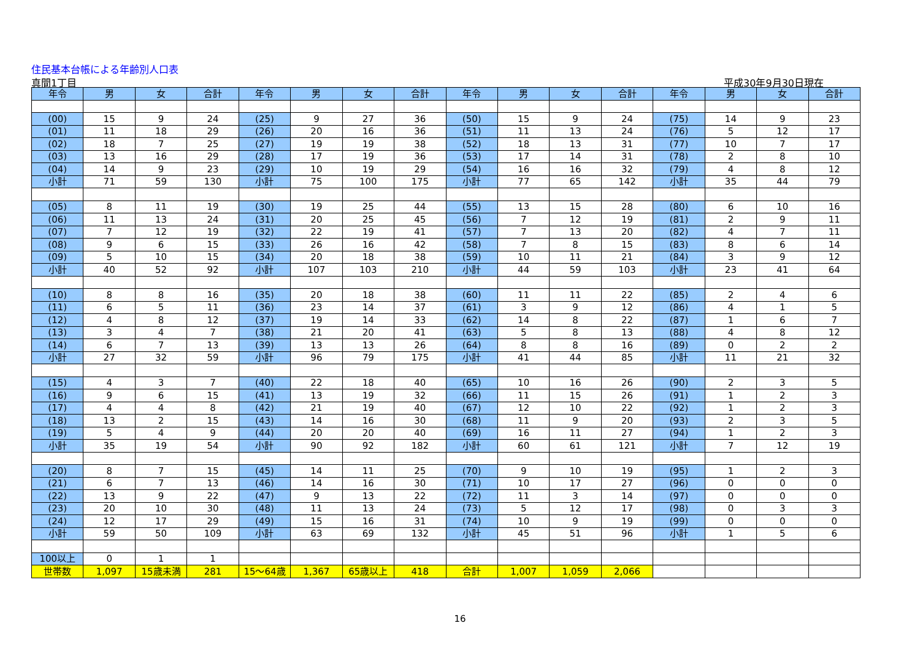住民基本台帳による年齢別人口表
真間1丁目 平成30年9月30日現在
| 年令 | 男 | 女 | 合計 | 年令 | 男 | 女 | 合計 | 年令 | 男 | 女 | 合計 | 年令 | 男 | 女 | 合計 |
| --- | --- | --- | --- | --- | --- | --- | --- | --- | --- | --- | --- | --- | --- | --- | --- |
| (00) | 15 | 9 | 24 | (25) | 9 | 27 | 36 | (50) | 15 | 9 | 24 | (75) | 14 | 9 | 23 |
| (01) | 11 | 18 | 29 | (26) | 20 | 16 | 36 | (51) | 11 | 13 | 24 | (76) | 5 | 12 | 17 |
| (02) | 18 | 7 | 25 | (27) | 19 | 19 | 38 | (52) | 18 | 13 | 31 | (77) | 10 | 7 | 17 |
| (03) | 13 | 16 | 29 | (28) | 17 | 19 | 36 | (53) | 17 | 14 | 31 | (78) | 2 | 8 | 10 |
| (04) | 14 | 9 | 23 | (29) | 10 | 19 | 29 | (54) | 16 | 16 | 32 | (79) | 4 | 8 | 12 |
| 小計 | 71 | 59 | 130 | 小計 | 75 | 100 | 175 | 小計 | 77 | 65 | 142 | 小計 | 35 | 44 | 79 |
| (05) | 8 | 11 | 19 | (30) | 19 | 25 | 44 | (55) | 13 | 15 | 28 | (80) | 6 | 10 | 16 |
| (06) | 11 | 13 | 24 | (31) | 20 | 25 | 45 | (56) | 7 | 12 | 19 | (81) | 2 | 9 | 11 |
| (07) | 7 | 12 | 19 | (32) | 22 | 19 | 41 | (57) | 7 | 13 | 20 | (82) | 4 | 7 | 11 |
| (08) | 9 | 6 | 15 | (33) | 26 | 16 | 42 | (58) | 7 | 8 | 15 | (83) | 8 | 6 | 14 |
| (09) | 5 | 10 | 15 | (34) | 20 | 18 | 38 | (59) | 10 | 11 | 21 | (84) | 3 | 9 | 12 |
| 小計 | 40 | 52 | 92 | 小計 | 107 | 103 | 210 | 小計 | 44 | 59 | 103 | 小計 | 23 | 41 | 64 |
| (10) | 8 | 8 | 16 | (35) | 20 | 18 | 38 | (60) | 11 | 11 | 22 | (85) | 2 | 4 | 6 |
| (11) | 6 | 5 | 11 | (36) | 23 | 14 | 37 | (61) | 3 | 9 | 12 | (86) | 4 | 1 | 5 |
| (12) | 4 | 8 | 12 | (37) | 19 | 14 | 33 | (62) | 14 | 8 | 22 | (87) | 1 | 6 | 7 |
| (13) | 3 | 4 | 7 | (38) | 21 | 20 | 41 | (63) | 5 | 8 | 13 | (88) | 4 | 8 | 12 |
| (14) | 6 | 7 | 13 | (39) | 13 | 13 | 26 | (64) | 8 | 8 | 16 | (89) | 0 | 2 | 2 |
| 小計 | 27 | 32 | 59 | 小計 | 96 | 79 | 175 | 小計 | 41 | 44 | 85 | 小計 | 11 | 21 | 32 |
| (15) | 4 | 3 | 7 | (40) | 22 | 18 | 40 | (65) | 10 | 16 | 26 | (90) | 2 | 3 | 5 |
| (16) | 9 | 6 | 15 | (41) | 13 | 19 | 32 | (66) | 11 | 15 | 26 | (91) | 1 | 2 | 3 |
| (17) | 4 | 4 | 8 | (42) | 21 | 19 | 40 | (67) | 12 | 10 | 22 | (92) | 1 | 2 | 3 |
| (18) | 13 | 2 | 15 | (43) | 14 | 16 | 30 | (68) | 11 | 9 | 20 | (93) | 2 | 3 | 5 |
| (19) | 5 | 4 | 9 | (44) | 20 | 20 | 40 | (69) | 16 | 11 | 27 | (94) | 1 | 2 | 3 |
| 小計 | 35 | 19 | 54 | 小計 | 90 | 92 | 182 | 小計 | 60 | 61 | 121 | 小計 | 7 | 12 | 19 |
| (20) | 8 | 7 | 15 | (45) | 14 | 11 | 25 | (70) | 9 | 10 | 19 | (95) | 1 | 2 | 3 |
| (21) | 6 | 7 | 13 | (46) | 14 | 16 | 30 | (71) | 10 | 17 | 27 | (96) | 0 | 0 | 0 |
| (22) | 13 | 9 | 22 | (47) | 9 | 13 | 22 | (72) | 11 | 3 | 14 | (97) | 0 | 0 | 0 |
| (23) | 20 | 10 | 30 | (48) | 11 | 13 | 24 | (73) | 5 | 12 | 17 | (98) | 0 | 3 | 3 |
| (24) | 12 | 17 | 29 | (49) | 15 | 16 | 31 | (74) | 10 | 9 | 19 | (99) | 0 | 0 | 0 |
| 小計 | 59 | 50 | 109 | 小計 | 63 | 69 | 132 | 小計 | 45 | 51 | 96 | 小計 | 1 | 5 | 6 |
| 100以上 | 0 | 1 | 1 | | | | | | | | | | | | |
| 世帯数 | 1,097 | 15歳未満 | 281 | 15～64歳 | 1,367 | 65歳以上 | 418 | 合計 | 1,007 | 1,059 | 2,066 | | | | |
16